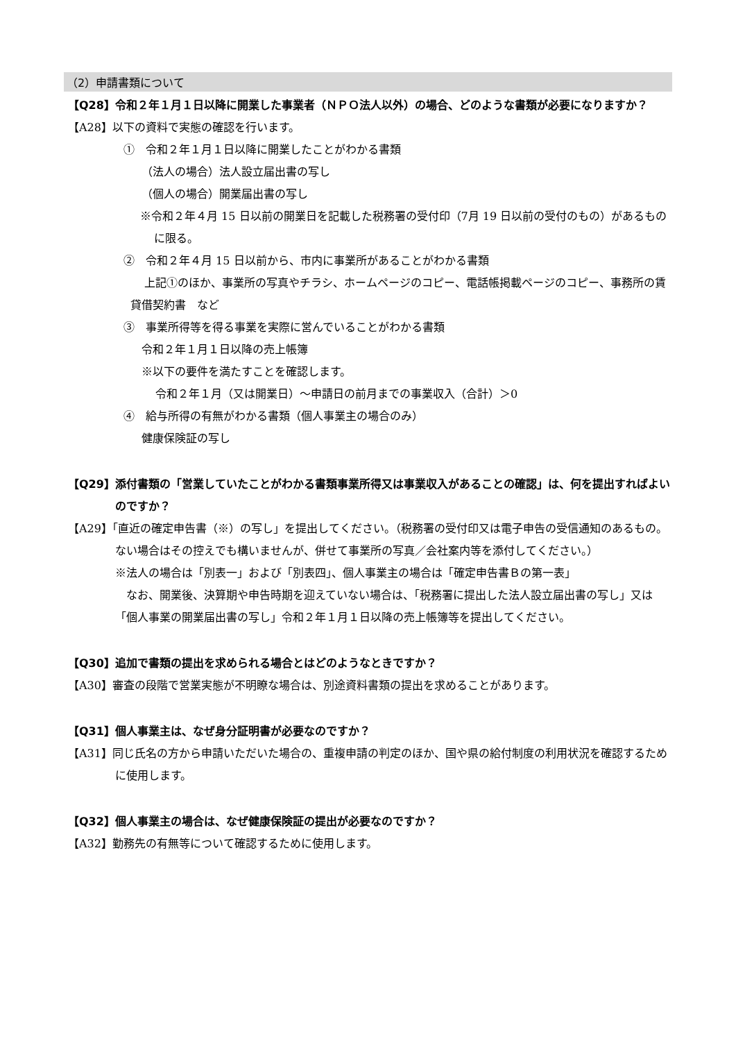（2）申請書類について
【Q28】令和２年１月１日以降に開業した事業者（ＮＰＯ法人以外）の場合、どのような書類が必要になりますか？
【A28】以下の資料で実態の確認を行います。
①　令和２年１月１日以降に開業したことがわかる書類
（法人の場合）法人設立届出書の写し
（個人の場合）開業届出書の写し
※令和２年４月 15 日以前の開業日を記載した税務署の受付印（7月 19 日以前の受付のもの）があるものに限る。
②　令和２年４月 15 日以前から、市内に事業所があることがわかる書類
上記①のほか、事業所の写真やチラシ、ホームページのコピー、電話帳掲載ページのコピー、事務所の賃貸借契約書　など
③　事業所得等を得る事業を実際に営んでいることがわかる書類
令和２年１月１日以降の売上帳簿
※以下の要件を満たすことを確認します。
令和２年１月（又は開業日）～申請日の前月までの事業収入（合計）＞0
④　給与所得の有無がわかる書類（個人事業主の場合のみ）
健康保険証の写し
【Q29】添付書類の「営業していたことがわかる書類事業所得又は事業収入があることの確認」は、何を提出すればよいのですか？
【A29】「直近の確定申告書（※）の写し」を提出してください。（税務署の受付印又は電子申告の受信通知のあるもの。ない場合はその控えでも構いませんが、併せて事業所の写真／会社案内等を添付してください。）
※法人の場合は「別表一」および「別表四」、個人事業主の場合は「確定申告書Ｂの第一表」
なお、開業後、決算期や申告時期を迎えていない場合は、「税務署に提出した法人設立届出書の写し」又は「個人事業の開業届出書の写し」令和２年１月１日以降の売上帳簿等を提出してください。
【Q30】追加で書類の提出を求められる場合とはどのようなときですか？
【A30】審査の段階で営業実態が不明瞭な場合は、別途資料書類の提出を求めることがあります。
【Q31】個人事業主は、なぜ身分証明書が必要なのですか？
【A31】同じ氏名の方から申請いただいた場合の、重複申請の判定のほか、国や県の給付制度の利用状況を確認するために使用します。
【Q32】個人事業主の場合は、なぜ健康保険証の提出が必要なのですか？
【A32】勤務先の有無等について確認するために使用します。